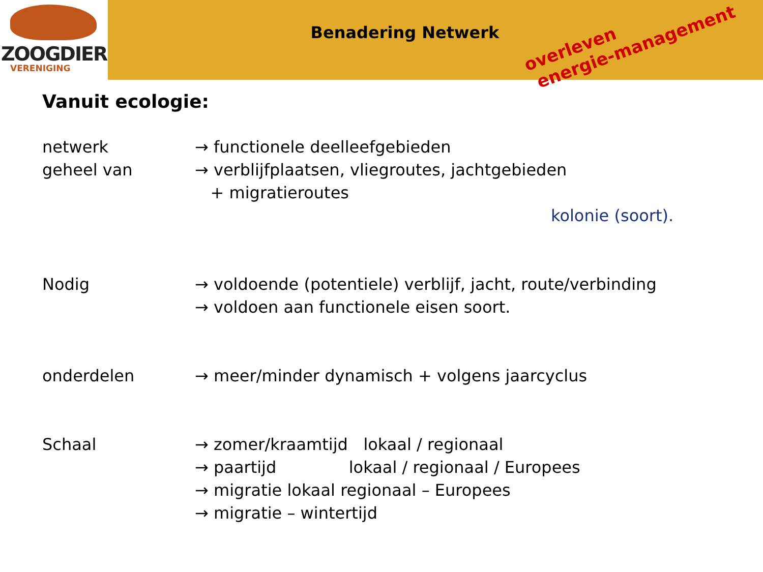ZOOGDIER
VERENIGING
Benadering Netwerk
overleven
energie-management
Vanuit ecologie:
netwerk
geheel van
→ functionele deelleefgebieden
→ verblijfplaatsen, vliegroutes, jachtgebieden
+ migratieroutes
kolonie (soort).
Nodig → voldoende (potentiele) verblijf, jacht, route/verbinding
→ voldoen aan functionele eisen soort.
onderdelen → meer/minder dynamisch + volgens jaarcyclus
Schaal → zomer/kraamtijd lokaal / regionaal
→ paartijd lokaal / regionaal / Europees
→ migratie lokaal regionaal – Europees
→ migratie – wintertijd